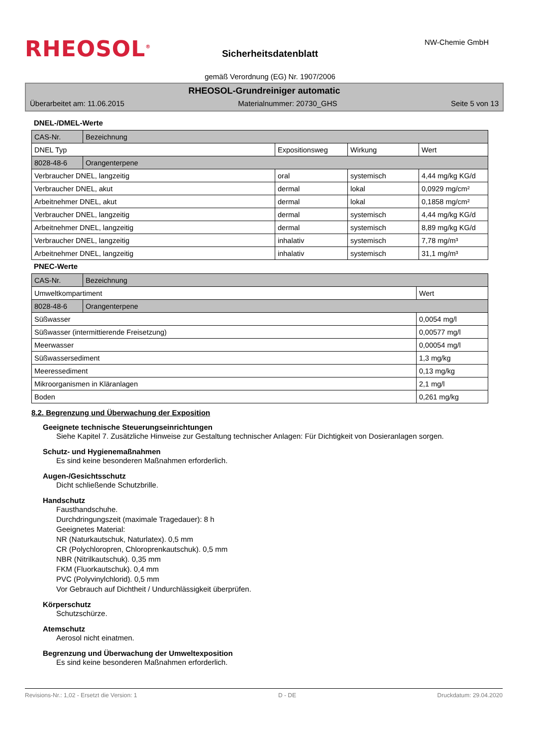RHEOSOL<sup>®</sup>
Sicherheitsdatenblatt
NW-Chemie GmbH
gemäß Verordnung (EG) Nr. 1907/2006
RHEOSOL-Grundreiniger automatic
Überarbeitet am: 11.06.2015 Materialnummer: 20730_GHS Seite 5 von 13
DNEL-/DMEL-Werte
| CAS-Nr. | Bezeichnung | | | |
| DNEL Typ | | Expositionsweg | Wirkung | Wert |
| 8028-48-6 | Orangenterpene | | | |
| Verbraucher DNEL, langzeitig | | oral | systemisch | 4,44 mg/kg KG/d |
| Verbraucher DNEL, akut | | dermal | lokal | 0,0929 mg/cm² |
| Arbeitnehmer DNEL, akut | | dermal | lokal | 0,1858 mg/cm² |
| Verbraucher DNEL, langzeitig | | dermal | systemisch | 4,44 mg/kg KG/d |
| Arbeitnehmer DNEL, langzeitig | | dermal | systemisch | 8,89 mg/kg KG/d |
| Verbraucher DNEL, langzeitig | | inhalativ | systemisch | 7,78 mg/m³ |
| Arbeitnehmer DNEL, langzeitig | | inhalativ | systemisch | 31,1 mg/m³ |
PNEC-Werte
| CAS-Nr. | Bezeichnung | |
| Umweltkompartiment | | Wert |
| 8028-48-6 | Orangenterpene | |
| Süßwasser | | 0,0054 mg/l |
| Süßwasser (intermittierende Freisetzung) | | 0,00577 mg/l |
| Meerwasser | | 0,00054 mg/l |
| Süßwassersediment | | 1,3 mg/kg |
| Meeressediment | | 0,13 mg/kg |
| Mikroorganismen in Kläranlagen | | 2,1 mg/l |
| Boden | | 0,261 mg/kg |
8.2. Begrenzung und Überwachung der Exposition
Geeignete technische Steuerungseinrichtungen
Siehe Kapitel 7. Zusätzliche Hinweise zur Gestaltung technischer Anlagen: Für Dichtigkeit von Dosieranlagen sorgen.
Schutz- und Hygienemaßnahmen
Es sind keine besonderen Maßnahmen erforderlich.
Augen-/Gesichtsschutz
Dicht schließende Schutzbrille.
Handschutz
Fausthandschuhe.
Durchdringungszeit (maximale Tragedauer): 8 h
Geeignetes Material:
NR (Naturkautschuk, Naturlatex). 0,5 mm
CR (Polychloropren, Chloroprenkautschuk). 0,5 mm
NBR (Nitrilkautschuk). 0,35 mm
FKM (Fluorkautschuk). 0,4 mm
PVC (Polyvinylchlorid). 0,5 mm
Vor Gebrauch auf Dichtheit / Undurchlässigkeit überprüfen.
Körperschutz
Schutzschürze.
Atemschutz
Aerosol nicht einatmen.
Begrenzung und Überwachung der Umweltexposition
Es sind keine besonderen Maßnahmen erforderlich.
Revisions-Nr.: 1,02 - Ersetzt die Version: 1 D - DE Druckdatum: 29.04.2020